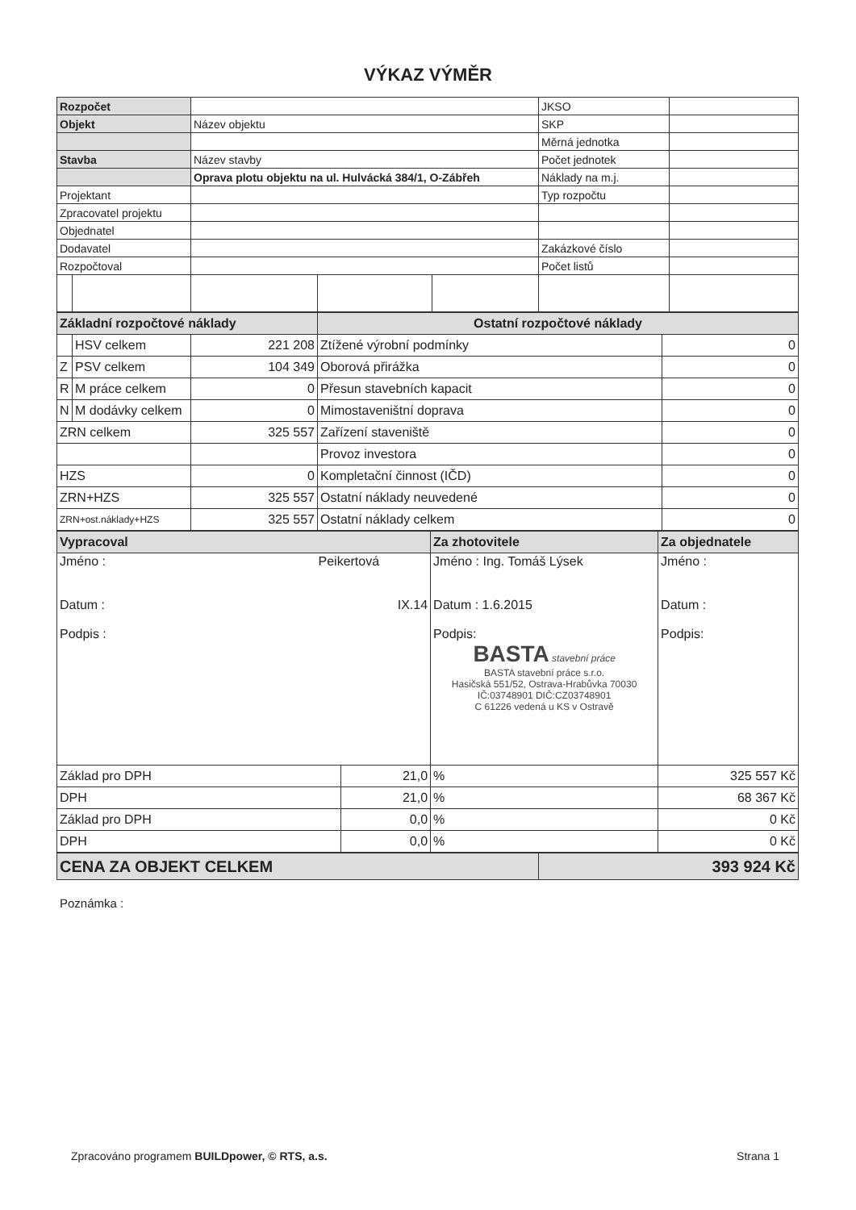VÝKAZ VÝMĚR
| Rozpočet | | | | | JKSO | |
| Objekt | | Název objektu | | | SKP | |
| | | | | | Měrná jednotka | |
| Stavba | | Název stavby | | | Počet jednotek | |
| | | Oprava plotu objektu na ul. Hulvácká 384/1, O-Zábřeh | | | Náklady na m.j. | |
| Projektant | | | | | Typ rozpočtu | |
| Zpracovatel projektu | | | | | | |
| Objednatel | | | | | | |
| Dodavatel | | | | | Zakázkové číslo | |
| Rozpočtoval | | | | | Počet listů | |
| Základní rozpočtové náklady | | | Ostatní rozpočtové náklady | |
| | HSV celkem | 221 208 | Ztížené výrobní podmínky | 0 |
| Z | PSV celkem | 104 349 | Oborová přirážka | 0 |
| R | M práce celkem | 0 | Přesun stavebních kapacit | 0 |
| N | M dodávky celkem | 0 | Mimostaveništní doprava | 0 |
| ZRN celkem | | 325 557 | Zařízení staveniště | 0 |
| | | | Provoz investora | 0 |
| HZS | | 0 | Kompletační činnost (IČD) | 0 |
| ZRN+HZS | | 325 557 | Ostatní náklady neuvedené | 0 |
| ZRN+ost.náklady+HZS | | 325 557 | Ostatní náklady celkem | 0 |
| Vypracoval | | Za zhotovitele | Za objednatele |
| Jméno : Peikertová Datum : IX.14 Podpis : | | Jméno : Ing. Tomáš Lýsek Datum : 1.6.2015 Podpis: BASTA stavební práce BASTA stavební práce s.r.o. Hasičská 551/52, Ostrava-Hrabůvka 70030 IČ:03748901 DIČ:CZ03748901 C 61226 vedená u KS v Ostravě | Jméno : Datum : Podpis: |
| Základ pro DPH | 21,0 | % | 325 557 Kč |
| DPH | 21,0 | % | 68 367 Kč |
| Základ pro DPH | 0,0 | % | 0 Kč |
| DPH | 0,0 | % | 0 Kč |
| CENA ZA OBJEKT CELKEM | 393 924 Kč |
Poznámka :
Zpracováno programem BUILDpower, © RTS, a.s. Strana 1